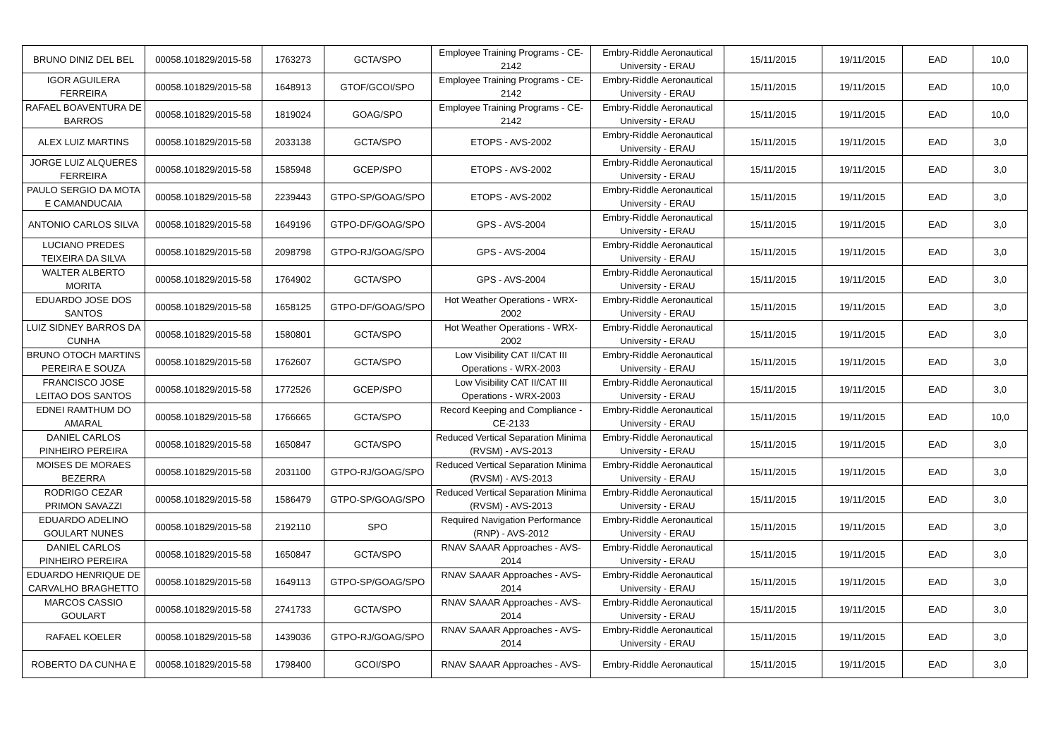| BRUNO DINIZ DEL BEL | 00058.101829/2015-58 | 1763273 | GCTA/SPO | Employee Training Programs - CE-2142 | Embry-Riddle Aeronautical University - ERAU | 15/11/2015 | 19/11/2015 | EAD | 10,0 |
| IGOR AGUILERA FERREIRA | 00058.101829/2015-58 | 1648913 | GTOF/GCOI/SPO | Employee Training Programs - CE-2142 | Embry-Riddle Aeronautical University - ERAU | 15/11/2015 | 19/11/2015 | EAD | 10,0 |
| RAFAEL BOAVENTURA DE BARROS | 00058.101829/2015-58 | 1819024 | GOAG/SPO | Employee Training Programs - CE-2142 | Embry-Riddle Aeronautical University - ERAU | 15/11/2015 | 19/11/2015 | EAD | 10,0 |
| ALEX LUIZ MARTINS | 00058.101829/2015-58 | 2033138 | GCTA/SPO | ETOPS - AVS-2002 | Embry-Riddle Aeronautical University - ERAU | 15/11/2015 | 19/11/2015 | EAD | 3,0 |
| JORGE LUIZ ALQUERES FERREIRA | 00058.101829/2015-58 | 1585948 | GCEP/SPO | ETOPS - AVS-2002 | Embry-Riddle Aeronautical University - ERAU | 15/11/2015 | 19/11/2015 | EAD | 3,0 |
| PAULO SERGIO DA MOTA E CAMANDUCAIA | 00058.101829/2015-58 | 2239443 | GTPO-SP/GOAG/SPO | ETOPS - AVS-2002 | Embry-Riddle Aeronautical University - ERAU | 15/11/2015 | 19/11/2015 | EAD | 3,0 |
| ANTONIO CARLOS SILVA | 00058.101829/2015-58 | 1649196 | GTPO-DF/GOAG/SPO | GPS - AVS-2004 | Embry-Riddle Aeronautical University - ERAU | 15/11/2015 | 19/11/2015 | EAD | 3,0 |
| LUCIANO PREDES TEIXEIRA DA SILVA | 00058.101829/2015-58 | 2098798 | GTPO-RJ/GOAG/SPO | GPS - AVS-2004 | Embry-Riddle Aeronautical University - ERAU | 15/11/2015 | 19/11/2015 | EAD | 3,0 |
| WALTER ALBERTO MORITA | 00058.101829/2015-58 | 1764902 | GCTA/SPO | GPS - AVS-2004 | Embry-Riddle Aeronautical University - ERAU | 15/11/2015 | 19/11/2015 | EAD | 3,0 |
| EDUARDO JOSE DOS SANTOS | 00058.101829/2015-58 | 1658125 | GTPO-DF/GOAG/SPO | Hot Weather Operations - WRX-2002 | Embry-Riddle Aeronautical University - ERAU | 15/11/2015 | 19/11/2015 | EAD | 3,0 |
| LUIZ SIDNEY BARROS DA CUNHA | 00058.101829/2015-58 | 1580801 | GCTA/SPO | Hot Weather Operations - WRX-2002 | Embry-Riddle Aeronautical University - ERAU | 15/11/2015 | 19/11/2015 | EAD | 3,0 |
| BRUNO OTOCH MARTINS PEREIRA E SOUZA | 00058.101829/2015-58 | 1762607 | GCTA/SPO | Low Visibility CAT II/CAT III Operations - WRX-2003 | Embry-Riddle Aeronautical University - ERAU | 15/11/2015 | 19/11/2015 | EAD | 3,0 |
| FRANCISCO JOSE LEITAO DOS SANTOS | 00058.101829/2015-58 | 1772526 | GCEP/SPO | Low Visibility CAT II/CAT III Operations - WRX-2003 | Embry-Riddle Aeronautical University - ERAU | 15/11/2015 | 19/11/2015 | EAD | 3,0 |
| EDNEI RAMTHUM DO AMARAL | 00058.101829/2015-58 | 1766665 | GCTA/SPO | Record Keeping and Compliance - CE-2133 | Embry-Riddle Aeronautical University - ERAU | 15/11/2015 | 19/11/2015 | EAD | 10,0 |
| DANIEL CARLOS PINHEIRO PEREIRA | 00058.101829/2015-58 | 1650847 | GCTA/SPO | Reduced Vertical Separation Minima (RVSM) - AVS-2013 | Embry-Riddle Aeronautical University - ERAU | 15/11/2015 | 19/11/2015 | EAD | 3,0 |
| MOISES DE MORAES BEZERRA | 00058.101829/2015-58 | 2031100 | GTPO-RJ/GOAG/SPO | Reduced Vertical Separation Minima (RVSM) - AVS-2013 | Embry-Riddle Aeronautical University - ERAU | 15/11/2015 | 19/11/2015 | EAD | 3,0 |
| RODRIGO CEZAR PRIMON SAVAZZI | 00058.101829/2015-58 | 1586479 | GTPO-SP/GOAG/SPO | Reduced Vertical Separation Minima (RVSM) - AVS-2013 | Embry-Riddle Aeronautical University - ERAU | 15/11/2015 | 19/11/2015 | EAD | 3,0 |
| EDUARDO ADELINO GOULART NUNES | 00058.101829/2015-58 | 2192110 | SPO | Required Navigation Performance (RNP) - AVS-2012 | Embry-Riddle Aeronautical University - ERAU | 15/11/2015 | 19/11/2015 | EAD | 3,0 |
| DANIEL CARLOS PINHEIRO PEREIRA | 00058.101829/2015-58 | 1650847 | GCTA/SPO | RNAV SAAAR Approaches - AVS-2014 | Embry-Riddle Aeronautical University - ERAU | 15/11/2015 | 19/11/2015 | EAD | 3,0 |
| EDUARDO HENRIQUE DE CARVALHO BRAGHETTO | 00058.101829/2015-58 | 1649113 | GTPO-SP/GOAG/SPO | RNAV SAAAR Approaches - AVS-2014 | Embry-Riddle Aeronautical University - ERAU | 15/11/2015 | 19/11/2015 | EAD | 3,0 |
| MARCOS CASSIO GOULART | 00058.101829/2015-58 | 2741733 | GCTA/SPO | RNAV SAAAR Approaches - AVS-2014 | Embry-Riddle Aeronautical University - ERAU | 15/11/2015 | 19/11/2015 | EAD | 3,0 |
| RAFAEL KOELER | 00058.101829/2015-58 | 1439036 | GTPO-RJ/GOAG/SPO | RNAV SAAAR Approaches - AVS-2014 | Embry-Riddle Aeronautical University - ERAU | 15/11/2015 | 19/11/2015 | EAD | 3,0 |
| ROBERTO DA CUNHA E | 00058.101829/2015-58 | 1798400 | GCOI/SPO | RNAV SAAAR Approaches - AVS- | Embry-Riddle Aeronautical | 15/11/2015 | 19/11/2015 | EAD | 3,0 |